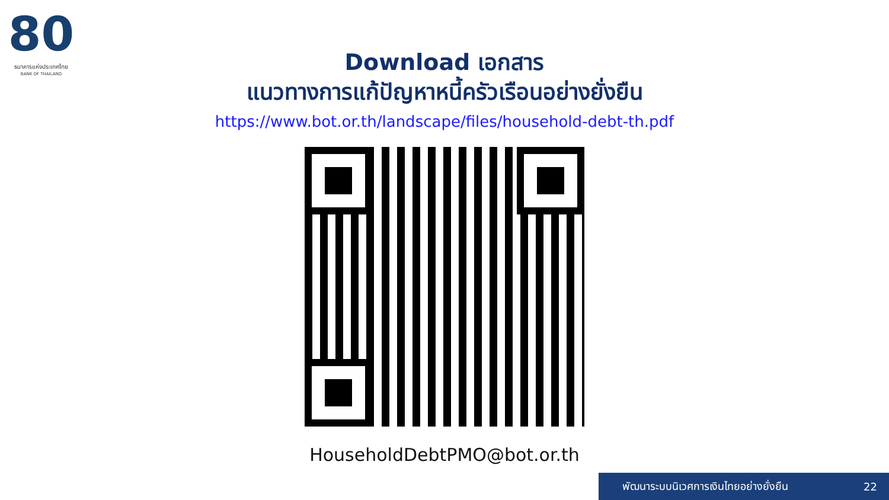80
ธนาคารแห่งประเทศไทย
BANK OF THAILAND
Download เอกสาร
แนวทางการแก้ปัญหาหนี้ครัวเรือนอย่างยั่งยืน
https://www.bot.or.th/landscape/files/household-debt-th.pdf
HouseholdDebtPMO@bot.or.th
พัฒนาระบบนิเวศการเงินไทยอย่างยั่งยืน 22